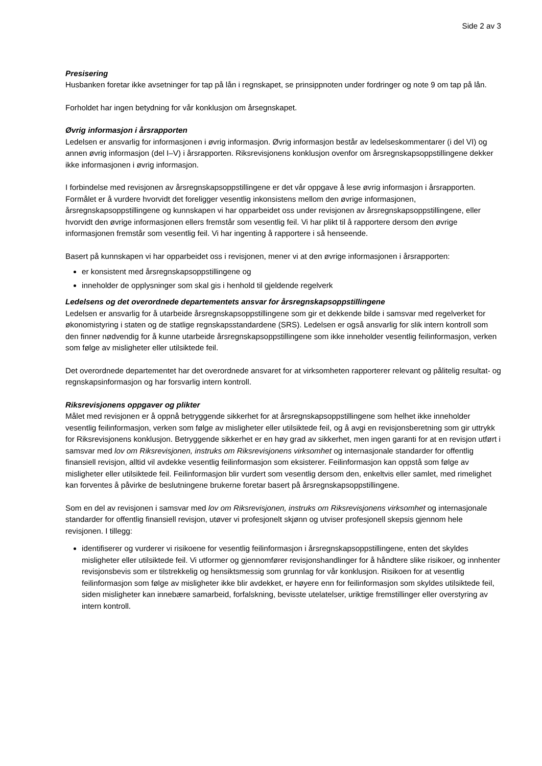Side 2 av 3
Presisering
Husbanken foretar ikke avsetninger for tap på lån i regnskapet, se prinsippnoten under fordringer og note 9 om tap på lån.
Forholdet har ingen betydning for vår konklusjon om årsegnskapet.
Øvrig informasjon i årsrapporten
Ledelsen er ansvarlig for informasjonen i øvrig informasjon. Øvrig informasjon består av ledelseskommentarer (i del VI) og annen øvrig informasjon (del I–V) i årsrapporten. Riksrevisjonens konklusjon ovenfor om årsregnskapsoppstillingene dekker ikke informasjonen i øvrig informasjon.
I forbindelse med revisjonen av årsregnskapsoppstillingene er det vår oppgave å lese øvrig informasjon i årsrapporten. Formålet er å vurdere hvorvidt det foreligger vesentlig inkonsistens mellom den øvrige informasjonen, årsregnskapsoppstillingene og kunnskapen vi har opparbeidet oss under revisjonen av årsregnskapsoppstillingene, eller hvorvidt den øvrige informasjonen ellers fremstår som vesentlig feil. Vi har plikt til å rapportere dersom den øvrige informasjonen fremstår som vesentlig feil. Vi har ingenting å rapportere i så henseende.
Basert på kunnskapen vi har opparbeidet oss i revisjonen, mener vi at den øvrige informasjonen i årsrapporten:
er konsistent med årsregnskapsoppstillingene og
inneholder de opplysninger som skal gis i henhold til gjeldende regelverk
Ledelsens og det overordnede departementets ansvar for årsregnskapsoppstillingene
Ledelsen er ansvarlig for å utarbeide årsregnskapsoppstillingene som gir et dekkende bilde i samsvar med regelverket for økonomistyring i staten og de statlige regnskapsstandardene (SRS). Ledelsen er også ansvarlig for slik intern kontroll som den finner nødvendig for å kunne utarbeide årsregnskapsoppstillingene som ikke inneholder vesentlig feilinformasjon, verken som følge av misligheter eller utilsiktede feil.
Det overordnede departementet har det overordnede ansvaret for at virksomheten rapporterer relevant og pålitelig resultat- og regnskapsinformasjon og har forsvarlig intern kontroll.
Riksrevisjonens oppgaver og plikter
Målet med revisjonen er å oppnå betryggende sikkerhet for at årsregnskapsoppstillingene som helhet ikke inneholder vesentlig feilinformasjon, verken som følge av misligheter eller utilsiktede feil, og å avgi en revisjonsberetning som gir uttrykk for Riksrevisjonens konklusjon. Betryggende sikkerhet er en høy grad av sikkerhet, men ingen garanti for at en revisjon utført i samsvar med lov om Riksrevisjonen, instruks om Riksrevisjonens virksomhet og internasjonale standarder for offentlig finansiell revisjon, alltid vil avdekke vesentlig feilinformasjon som eksisterer. Feilinformasjon kan oppstå som følge av misligheter eller utilsiktede feil. Feilinformasjon blir vurdert som vesentlig dersom den, enkeltvis eller samlet, med rimelighet kan forventes å påvirke de beslutningene brukerne foretar basert på årsregnskapsoppstillingene.
Som en del av revisjonen i samsvar med lov om Riksrevisjonen, instruks om Riksrevisjonens virksomhet og internasjonale standarder for offentlig finansiell revisjon, utøver vi profesjonelt skjønn og utviser profesjonell skepsis gjennom hele revisjonen. I tillegg:
identifiserer og vurderer vi risikoene for vesentlig feilinformasjon i årsregnskapsoppstillingene, enten det skyldes misligheter eller utilsiktede feil. Vi utformer og gjennomfører revisjonshandlinger for å håndtere slike risikoer, og innhenter revisjonsbevis som er tilstrekkelig og hensiktsmessig som grunnlag for vår konklusjon. Risikoen for at vesentlig feilinformasjon som følge av misligheter ikke blir avdekket, er høyere enn for feilinformasjon som skyldes utilsiktede feil, siden misligheter kan innebære samarbeid, forfalskning, bevisste utelatelser, uriktige fremstillinger eller overstyring av intern kontroll.